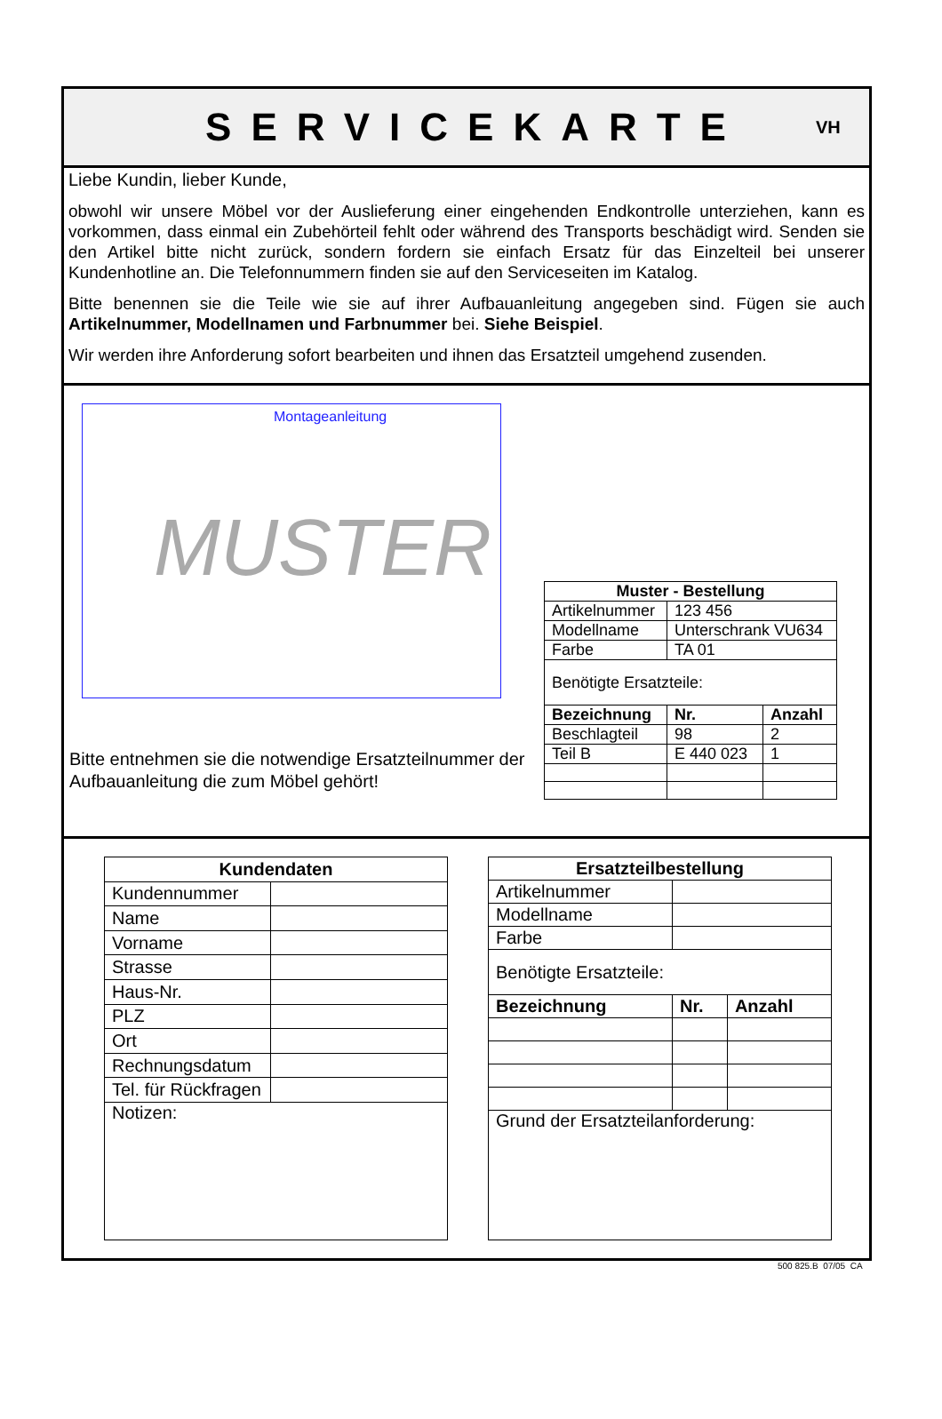SERVICEKARTE
VH
Liebe Kundin, lieber Kunde,
obwohl wir unsere Möbel vor der Auslieferung einer eingehenden Endkontrolle unterziehen, kann es vorkommen, dass einmal ein Zubehörteil fehlt oder während des Transports beschädigt wird. Senden sie den Artikel bitte nicht zurück, sondern fordern sie einfach Ersatz für das Einzelteil bei unserer Kundenhotline an. Die Telefonnummern finden sie auf den Serviceseiten im Katalog.
Bitte benennen sie die Teile wie sie auf ihrer Aufbauanleitung angegeben sind. Fügen sie auch Artikelnummer, Modellnamen und Farbnummer bei. Siehe Beispiel.
Wir werden ihre Anforderung sofort bearbeiten und ihnen das Ersatzteil umgehend zusenden.
Montageanleitung
MUSTER
Bitte entnehmen sie die notwendige Ersatzteilnummer der Aufbauanleitung die zum Möbel gehört!
| Muster - Bestellung | | |
| --- | --- | --- |
| Artikelnummer | 123 456 | |
| Modellname | Unterschrank VU634 | |
| Farbe | TA 01 | |
| Benötigte Ersatzteile: | | |
| Bezeichnung | Nr. | Anzahl |
| Beschlagteil | 98 | 2 |
| Teil B | E 440 023 | 1 |
| Kundendaten | |
| --- | --- |
| Kundennummer | |
| Name | |
| Vorname | |
| Strasse | |
| Haus-Nr. | |
| PLZ | |
| Ort | |
| Rechnungsdatum | |
| Tel. für Rückfragen | |
| Notizen: | |
| Ersatzteilbestellung | | |
| --- | --- | --- |
| Artikelnummer | | |
| Modellname | | |
| Farbe | | |
| Benötigte Ersatzteile: | | |
| Bezeichnung | Nr. | Anzahl |
| Grund der Ersatzteilanforderung: | | |
500 825.B 07/05 CA